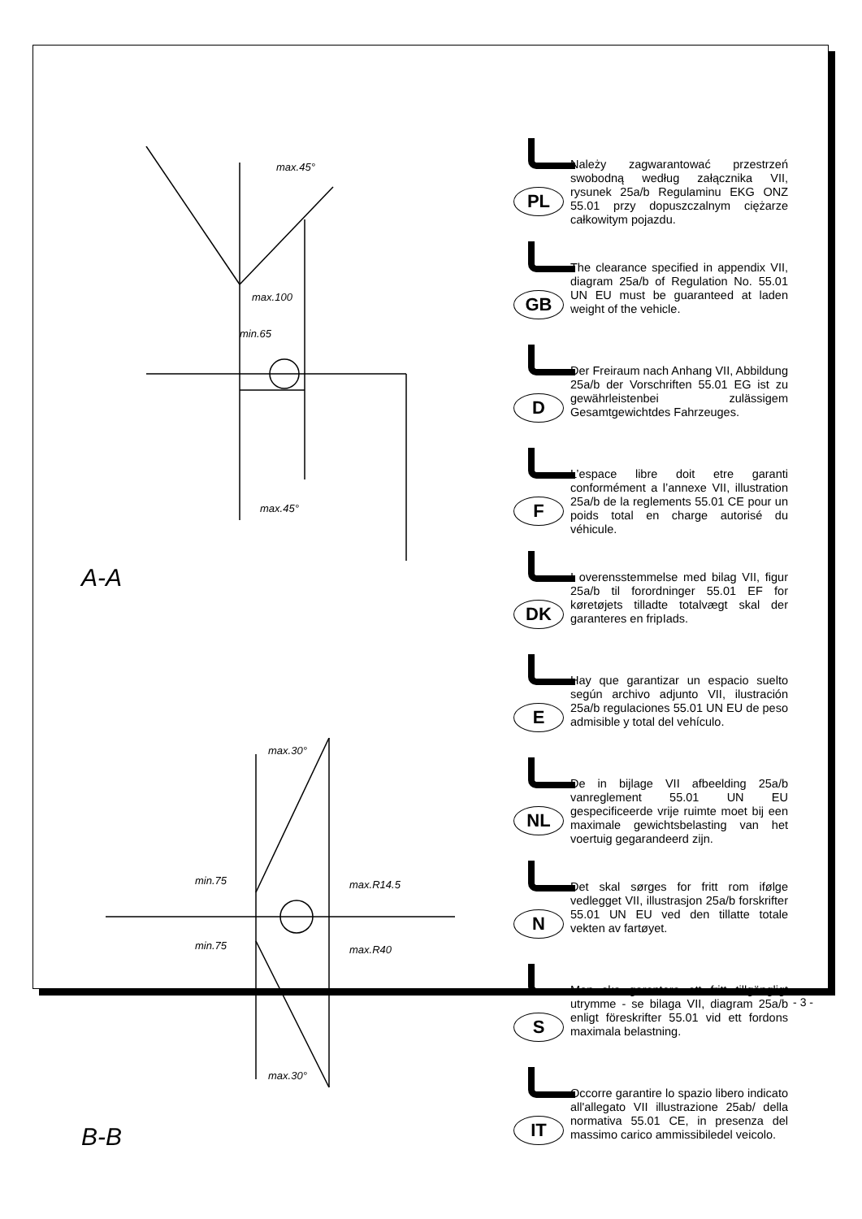max.45°
max.100
min.65
max.45°
A-A
max.30°
max.R14.5
max.R40
max.30°
min.75
min.75
B-B
PL
Należy zagwarantować przestrzeń swobodną według załącznika VII, rysunek 25a/b Regulaminu EKG ONZ 55.01 przy dopuszczalnym ciężarze całkowitym pojazdu.
GB
The clearance specified in appendix VII, diagram 25a/b of Regulation No. 55.01 UN EU must be guaranteed at laden weight of the vehicle.
D
Der Freiraum nach Anhang VII, Abbildung 25a/b der Vorschriften 55.01 EG ist zu gewährleistenbei zulässigem Gesamtgewichtdes Fahrzeuges.
F
L’espace libre doit etre garanti conformément a l’annexe VII, illustration 25a/b de la reglements 55.01 CE pour un poids total en charge autorisé du véhicule.
DK
I overensstemmelse med bilag VII, figur 25a/b til forordninger 55.01 EF for køretøjets tilladte totalvægt skal der garanteres en fripIads.
E
Hay que garantizar un espacio suelto según archivo adjunto VII, ilustración 25a/b regulaciones 55.01 UN EU de peso admisible y total del vehículo.
NL
De in bijlage VII afbeelding 25a/b vanreglement 55.01 UN EU gespecificeerde vrije ruimte moet bij een maximale gewichtsbelasting van het voertuig gegarandeerd zijn.
N
Det skal sørges for fritt rom ifølge vedlegget VII, illustrasjon 25a/b forskrifter 55.01 UN EU ved den tillatte totale vekten av fartøyet.
S
Man ska garantera ett fritt tillgängligt utrymme - se bilaga VII, diagram 25a/b enligt föreskrifter 55.01 vid ett fordons maximala belastning.
IT
Occorre garantire lo spazio libero indicato all'allegato VII illustrazione 25ab/ della normativa 55.01 CE, in presenza del massimo carico ammissibiledel veicolo.
- 3 -